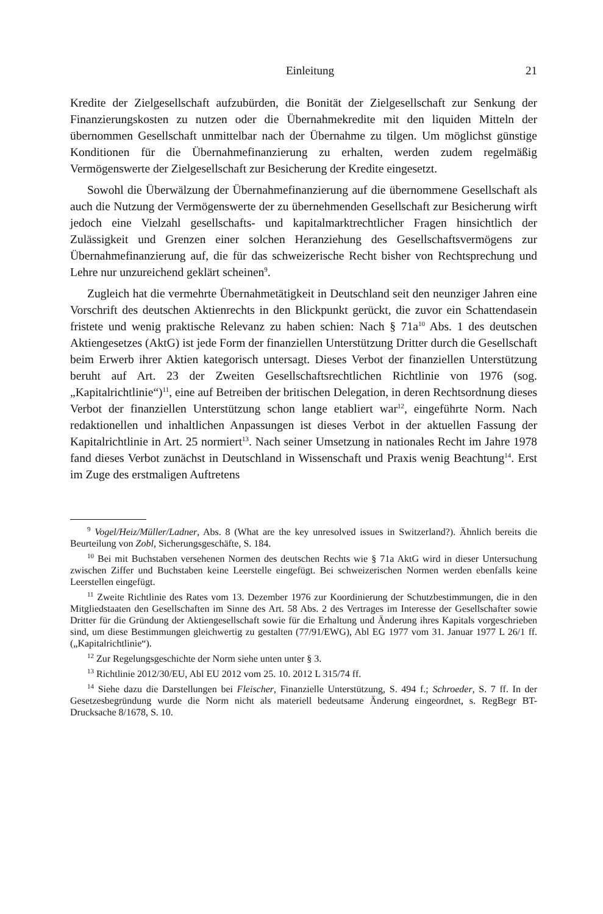Einleitung 21
Kredite der Zielgesellschaft aufzubürden, die Bonität der Zielgesellschaft zur Senkung der Finanzierungskosten zu nutzen oder die Übernahmekredite mit den liquiden Mitteln der übernommen Gesellschaft unmittelbar nach der Übernahme zu tilgen. Um möglichst günstige Konditionen für die Übernahmefinanzierung zu erhalten, werden zudem regelmäßig Vermögenswerte der Zielgesellschaft zur Besicherung der Kredite eingesetzt.
Sowohl die Überwälzung der Übernahmefinanzierung auf die übernommene Gesellschaft als auch die Nutzung der Vermögenswerte der zu übernehmenden Gesellschaft zur Besicherung wirft jedoch eine Vielzahl gesellschafts- und kapitalmarktrechtlicher Fragen hinsichtlich der Zulässigkeit und Grenzen einer solchen Heranziehung des Gesellschaftsvermögens zur Übernahmefinanzierung auf, die für das schweizerische Recht bisher von Rechtsprechung und Lehre nur unzureichend geklärt scheinen<sup>9</sup>.
Zugleich hat die vermehrte Übernahmetätigkeit in Deutschland seit den neunziger Jahren eine Vorschrift des deutschen Aktienrechts in den Blickpunkt gerückt, die zuvor ein Schattendasein fristete und wenig praktische Relevanz zu haben schien: Nach § 71a<sup>10</sup> Abs. 1 des deutschen Aktiengesetzes (AktG) ist jede Form der finanziellen Unterstützung Dritter durch die Gesellschaft beim Erwerb ihrer Aktien kategorisch untersagt. Dieses Verbot der finanziellen Unterstützung beruht auf Art. 23 der Zweiten Gesellschaftsrechtlichen Richtlinie von 1976 (sog. „Kapitalrichtlinie“)<sup>11</sup>, eine auf Betreiben der britischen Delegation, in deren Rechtsordnung dieses Verbot der finanziellen Unterstützung schon lange etabliert war<sup>12</sup>, eingeführte Norm. Nach redaktionellen und inhaltlichen Anpassungen ist dieses Verbot in der aktuellen Fassung der Kapitalrichtlinie in Art. 25 normiert<sup>13</sup>. Nach seiner Umsetzung in nationales Recht im Jahre 1978 fand dieses Verbot zunächst in Deutschland in Wissenschaft und Praxis wenig Beachtung<sup>14</sup>. Erst im Zuge des erstmaligen Auftretens
<sup>9</sup> Vogel/Heiz/Müller/Ladner, Abs. 8 (What are the key unresolved issues in Switzerland?). Ähnlich bereits die Beurteilung von Zobl, Sicherungsgeschäfte, S. 184.
<sup>10</sup> Bei mit Buchstaben versehenen Normen des deutschen Rechts wie § 71a AktG wird in dieser Untersuchung zwischen Ziffer und Buchstaben keine Leerstelle eingefügt. Bei schweizerischen Normen werden ebenfalls keine Leerstellen eingefügt.
<sup>11</sup> Zweite Richtlinie des Rates vom 13. Dezember 1976 zur Koordinierung der Schutzbestimmungen, die in den Mitgliedstaaten den Gesellschaften im Sinne des Art. 58 Abs. 2 des Vertrages im Interesse der Gesellschafter sowie Dritter für die Gründung der Aktiengesellschaft sowie für die Erhaltung und Änderung ihres Kapitals vorgeschrieben sind, um diese Bestimmungen gleichwertig zu gestalten (77/91/EWG), Abl EG 1977 vom 31. Januar 1977 L 26/1 ff. („Kapitalrichtlinie“).
<sup>12</sup> Zur Regelungsgeschichte der Norm siehe unten unter § 3.
<sup>13</sup> Richtlinie 2012/30/EU, Abl EU 2012 vom 25. 10. 2012 L 315/74 ff.
<sup>14</sup> Siehe dazu die Darstellungen bei Fleischer, Finanzielle Unterstützung, S. 494 f.; Schroeder, S. 7 ff. In der Gesetzesbegründung wurde die Norm nicht als materiell bedeutsame Änderung eingeordnet, s. RegBegr BT-Drucksache 8/1678, S. 10.